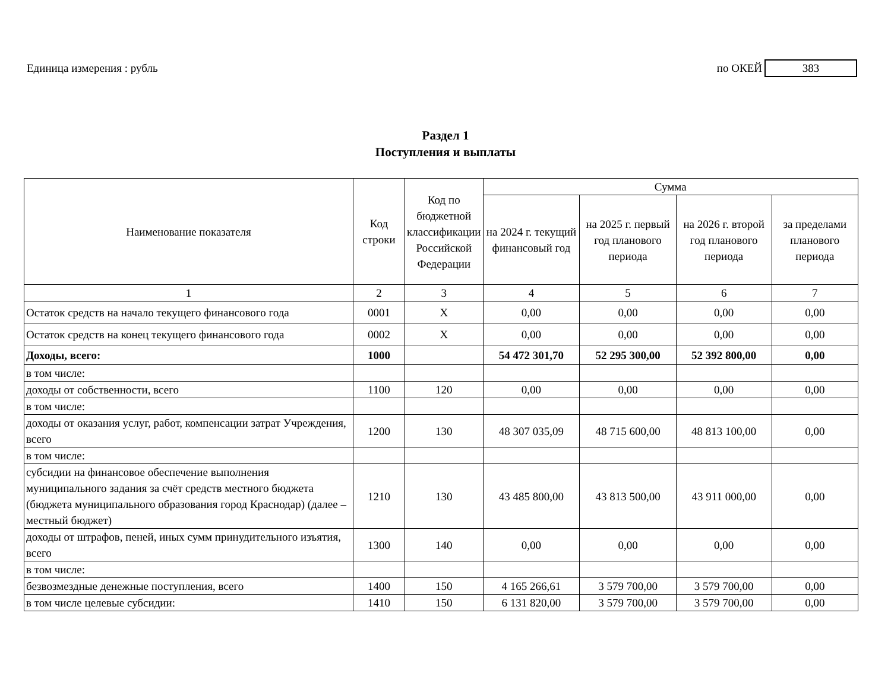Единица измерения : рубль по ОКЕЙ 383
Раздел 1
Поступления и выплаты
| Наименование показателя | Код строки | Код по бюджетной классификации Российской Федерации | Сумма | | | |
| --- | --- | --- | --- | --- | --- | --- |
| | | | на 2024 г. текущий финансовый год | на 2025 г. первый год планового периода | на 2026 г. второй год планового периода | за пределами планового периода |
| 1 | 2 | 3 | 4 | 5 | 6 | 7 |
| Остаток средств на начало текущего финансового года | 0001 | X | 0,00 | 0,00 | 0,00 | 0,00 |
| Остаток средств на конец текущего финансового года | 0002 | X | 0,00 | 0,00 | 0,00 | 0,00 |
| Доходы, всего: | 1000 | | 54 472 301,70 | 52 295 300,00 | 52 392 800,00 | 0,00 |
| в том числе: | | | | | | |
| доходы от собственности, всего | 1100 | 120 | 0,00 | 0,00 | 0,00 | 0,00 |
| в том числе: | | | | | | |
| доходы от оказания услуг, работ, компенсации затрат Учреждения, всего | 1200 | 130 | 48 307 035,09 | 48 715 600,00 | 48 813 100,00 | 0,00 |
| в том числе: | | | | | | |
| субсидии на финансовое обеспечение выполнения муниципального задания за счёт средств местного бюджета (бюджета муниципального образования город Краснодар) (далее – местный бюджет) | 1210 | 130 | 43 485 800,00 | 43 813 500,00 | 43 911 000,00 | 0,00 |
| доходы от штрафов, пеней, иных сумм принудительного изъятия, всего | 1300 | 140 | 0,00 | 0,00 | 0,00 | 0,00 |
| в том числе: | | | | | | |
| безвозмездные денежные поступления, всего | 1400 | 150 | 4 165 266,61 | 3 579 700,00 | 3 579 700,00 | 0,00 |
| в том числе целевые субсидии: | 1410 | 150 | 6 131 820,00 | 3 579 700,00 | 3 579 700,00 | 0,00 |